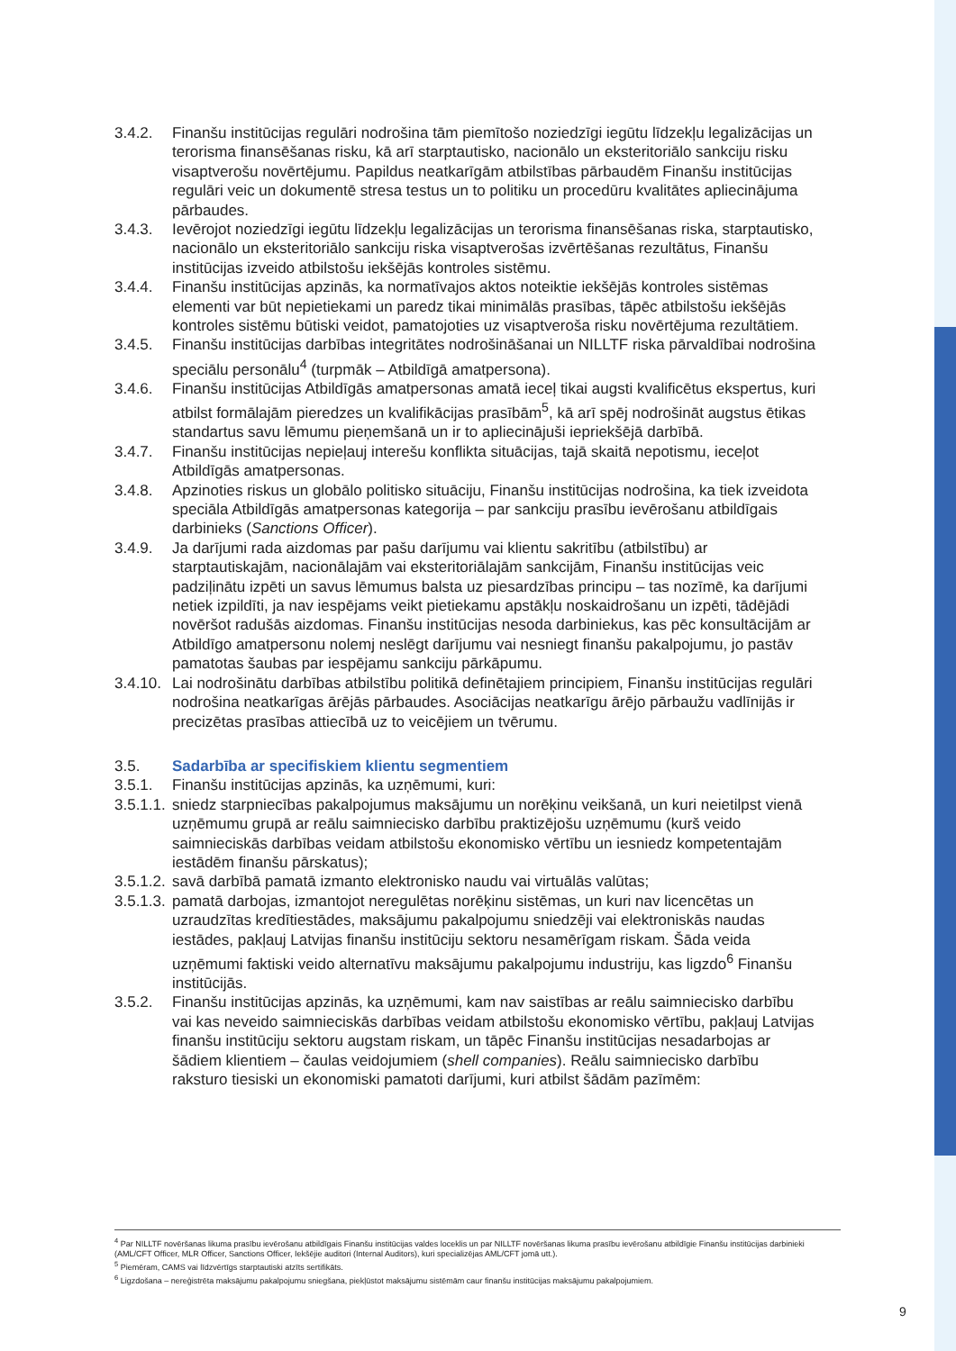3.4.2. Finanšu institūcijas regulāri nodrošina tām piemītošo noziedzīgi iegūtu līdzekļu legalizācijas un terorisma finansēšanas risku, kā arī starptautisko, nacionālo un eksteritoriālo sankciju risku visaptverošu novērtējumu. Papildus neatkarīgām atbilstības pārbaudēm Finanšu institūcijas regulāri veic un dokumentē stresa testus un to politiku un procedūru kvalitātes apliecinājuma pārbaudes.
3.4.3. Ievērojot noziedzīgi iegūtu līdzekļu legalizācijas un terorisma finansēšanas riska, starptautisko, nacionālo un eksteritoriālo sankciju riska visaptverošas izvērtēšanas rezultātus, Finanšu institūcijas izveido atbilstošu iekšējās kontroles sistēmu.
3.4.4. Finanšu institūcijas apzinās, ka normatīvajos aktos noteiktie iekšējās kontroles sistēmas elementi var būt nepietiekami un paredz tikai minimālās prasības, tāpēc atbilstošu iekšējās kontroles sistēmu būtiski veidot, pamatojoties uz visaptveroša risku novērtējuma rezultātiem.
3.4.5. Finanšu institūcijas darbības integritātes nodrošināšanai un NILLTF riska pārvaldībai nodrošina speciālu personālu<sup>4</sup> (turpmāk – Atbildīgā amatpersona).
3.4.6. Finanšu institūcijas Atbildīgās amatpersonas amatā ieceļ tikai augsti kvalificētus ekspertus, kuri atbilst formālajām pieredzes un kvalifikācijas prasībām<sup>5</sup>, kā arī spēj nodrošināt augstus ētikas standartus savu lēmumu pieņemšanā un ir to apliecinājuši iepriekšējā darbībā.
3.4.7. Finanšu institūcijas nepieļauj interešu konflikta situācijas, tajā skaitā nepotismu, ieceļot Atbildīgās amatpersonas.
3.4.8. Apzinoties riskus un globālo politisko situāciju, Finanšu institūcijas nodrošina, ka tiek izveidota speciāla Atbildīgās amatpersonas kategorija – par sankciju prasību ievērošanu atbildīgais darbinieks (Sanctions Officer).
3.4.9. Ja darījumi rada aizdomas par pašu darījumu vai klientu sakritību (atbilstību) ar starptautiskajām, nacionālajām vai eksteritoriālajām sankcijām, Finanšu institūcijas veic padziļinātu izpēti un savus lēmumus balsta uz piesardzības principu – tas nozīmē, ka darījumi netiek izpildīti, ja nav iespējams veikt pietiekamu apstākļu noskaidrošanu un izpēti, tādējādi novēršot radušās aizdomas. Finanšu institūcijas nesoda darbiniekus, kas pēc konsultācijām ar Atbildīgo amatpersonu nolemj neslēgt darījumu vai nesniegt finanšu pakalpojumu, jo pastāv pamatotas šaubas par iespējamu sankciju pārkāpumu.
3.4.10. Lai nodrošinātu darbības atbilstību politikā definētajiem principiem, Finanšu institūcijas regulāri nodrošina neatkarīgas ārējās pārbaudes. Asociācijas neatkarīgu ārējo pārbaužu vadlīnijās ir precizētas prasības attiecībā uz to veicējiem un tvērumu.
3.5. Sadarbība ar specifiskiem klientu segmentiem
3.5.1. Finanšu institūcijas apzinās, ka uzņēmumi, kuri:
3.5.1.1. sniedz starpniecības pakalpojumus maksājumu un norēķinu veikšanā, un kuri neietilpst vienā uzņēmumu grupā ar reālu saimniecisko darbību praktizējošu uzņēmumu (kurš veido saimnieciskās darbības veidam atbilstošu ekonomisko vērtību un iesniedz kompetentajām iestādēm finanšu pārskatus);
3.5.1.2. savā darbībā pamatā izmanto elektronisko naudu vai virtuālās valūtas;
3.5.1.3. pamatā darbojas, izmantojot neregulētas norēķinu sistēmas, un kuri nav licencētas un uzraudzītas kredītiestādes, maksājumu pakalpojumu sniedzēji vai elektroniskās naudas iestādes, pakļauj Latvijas finanšu institūciju sektoru nesamērīgam riskam. Šāda veida uzņēmumi faktiski veido alternatīvu maksājumu pakalpojumu industriju, kas ligzdo<sup>6</sup> Finanšu institūcijās.
3.5.2. Finanšu institūcijas apzinās, ka uzņēmumi, kam nav saistības ar reālu saimniecisko darbību vai kas neveido saimnieciskās darbības veidam atbilstošu ekonomisko vērtību, pakļauj Latvijas finanšu institūciju sektoru augstam riskam, un tāpēc Finanšu institūcijas nesadarbojas ar šādiem klientiem – čaulas veidojumiem (shell companies). Reālu saimniecisko darbību raksturo tiesiski un ekonomiski pamatoti darījumi, kuri atbilst šādām pazīmēm:
<sup>4</sup> Par NILLTF novēršanas likuma prasību ievērošanu atbildīgais Finanšu institūcijas valdes loceklis un par NILLTF novēršanas likuma prasību ievērošanu atbildīgie Finanšu institūcijas darbinieki (AML/CFT Officer, MLR Officer, Sanctions Officer, Iekšējie auditori (Internal Auditors), kuri specializējas AML/CFT jomā utt.).
<sup>5</sup> Piemēram, CAMS vai līdzvērtīgs starptautiski atzīts sertifikāts.
<sup>6</sup> Ligzdošana – nereģistrēta maksājumu pakalpojumu sniegšana, piekļūstot maksājumu sistēmām caur finanšu institūcijas maksājumu pakalpojumiem.
9